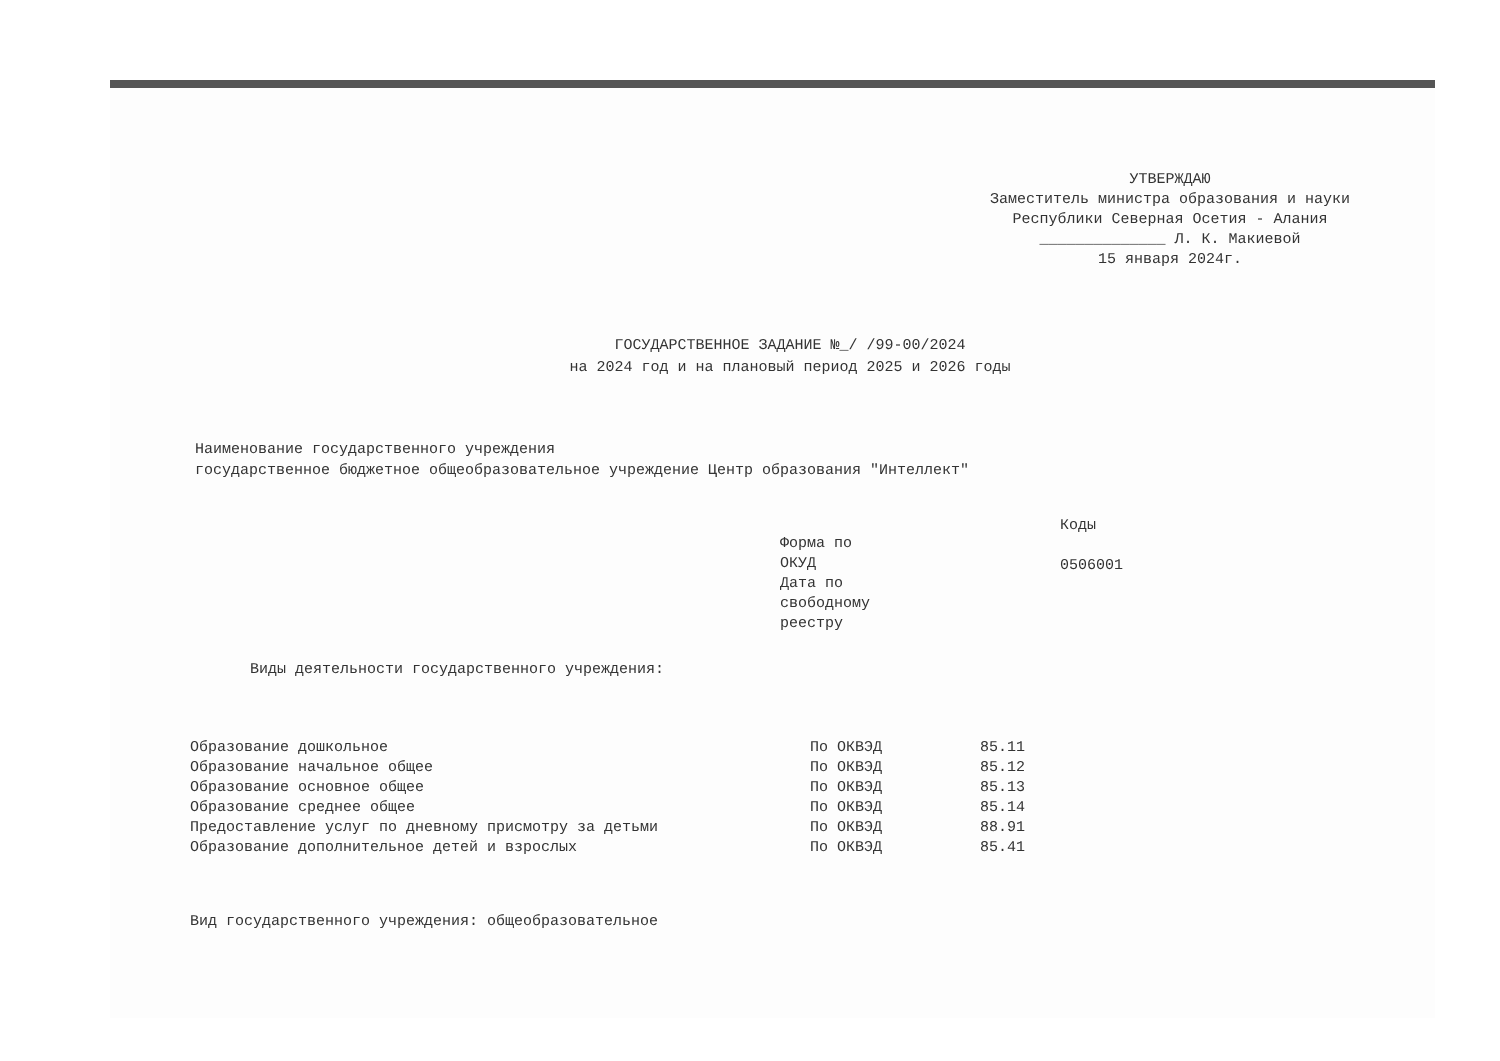УТВЕРЖДАЮ
Заместитель министра образования и науки
Республики Северная Осетия - Алания
______________ Л. К. Макиевой
15 января 2024г.
ГОСУДАРСТВЕННОЕ ЗАДАНИЕ №_/ /99-00/2024
на 2024 год и на плановый период 2025 и 2026 годы
Наименование государственного учреждения
государственное бюджетное общеобразовательное учреждение Центр образования "Интеллект"
Виды деятельности государственного учреждения:
Форма по
ОКУД
Дата по
свободному
реестру
Коды
0506001
| Образование дошкольное | По ОКВЭД | 85.11 |
| Образование начальное общее | По ОКВЭД | 85.12 |
| Образование основное общее | По ОКВЭД | 85.13 |
| Образование среднее общее | По ОКВЭД | 85.14 |
| Предоставление услуг по дневному присмотру за детьми | По ОКВЭД | 88.91 |
| Образование дополнительное детей и взрослых | По ОКВЭД | 85.41 |
Вид государственного учреждения: общеобразовательное